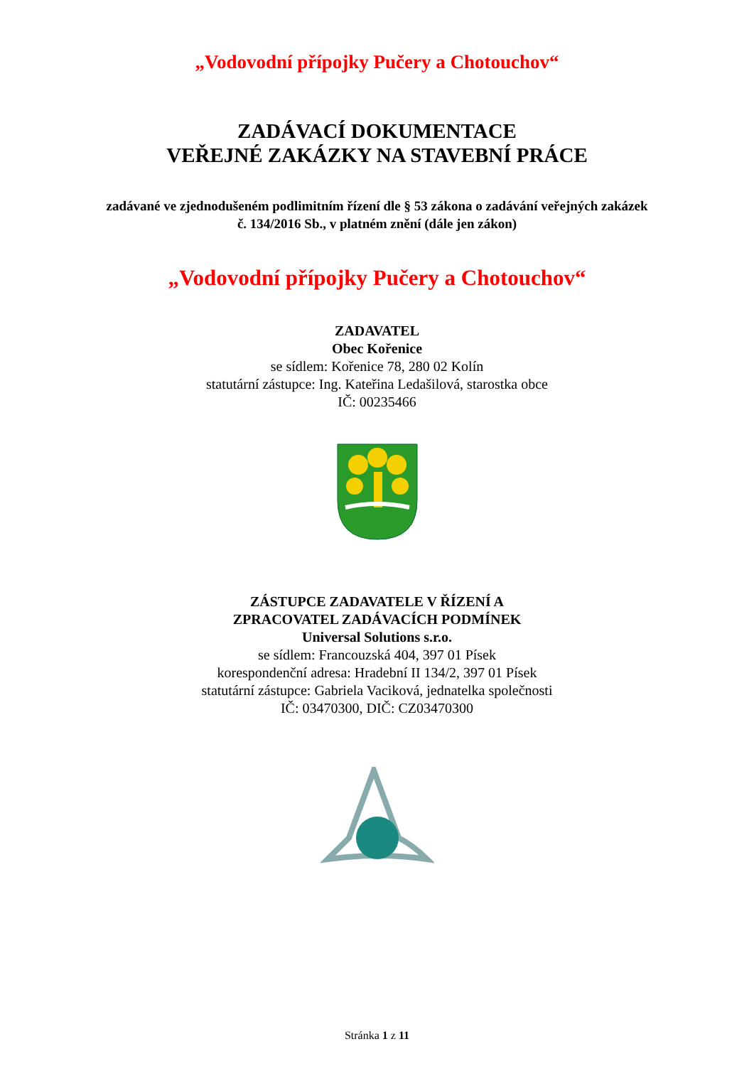„Vodovodní přípojky Pučery a Chotouchov“
ZADÁVACÍ DOKUMENTACE
VEŘEJNÉ ZAKÁZKY NA STAVEBNÍ PRÁCE
zadávané ve zjednodušeném podlimitním řízení dle § 53 zákona o zadávání veřejných zakázek
č. 134/2016 Sb., v platném znění (dále jen zákon)
„Vodovodní přípojky Pučery a Chotouchov“
ZADAVATEL
Obec Kořenice
se sídlem: Kořenice 78, 280 02 Kolín
statutární zástupce: Ing. Kateřina Ledašilová, starostka obce
IČ: 00235466
ZÁSTUPCE ZADAVATELE V ŘÍZENÍ A
ZPRACOVATEL ZADÁVACÍCH PODMÍNEK
Universal Solutions s.r.o.
se sídlem: Francouzská 404, 397 01 Písek
korespondenční adresa: Hradební II 134/2, 397 01 Písek
statutární zástupce: Gabriela Vaciková, jednatelka společnosti
IČ: 03470300, DIČ: CZ03470300
Stránka 1 z 11